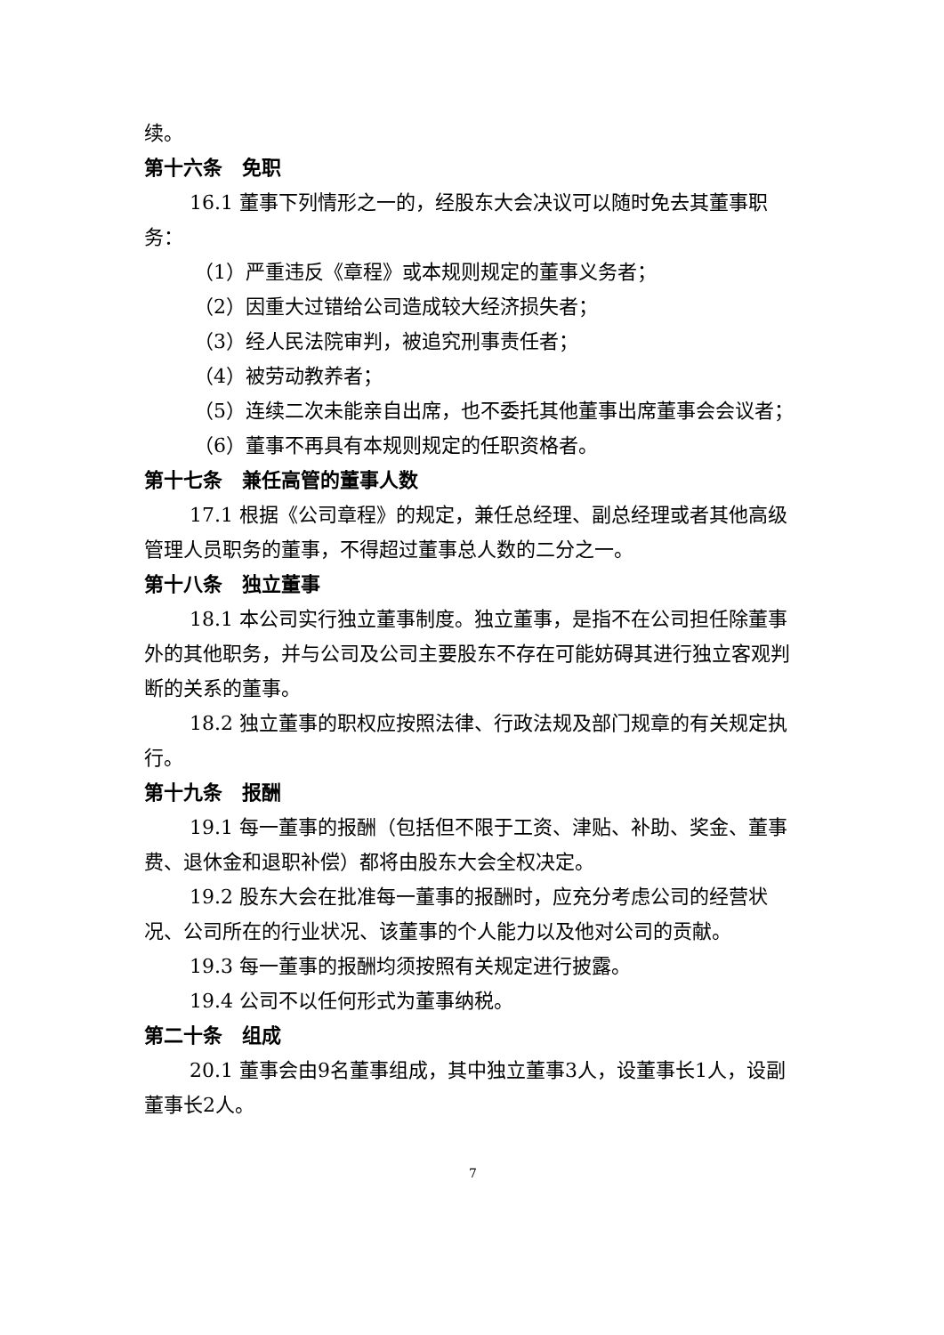续。
第十六条　免职
16.1 董事下列情形之一的，经股东大会决议可以随时免去其董事职务：
（1）严重违反《章程》或本规则规定的董事义务者；
（2）因重大过错给公司造成较大经济损失者；
（3）经人民法院审判，被追究刑事责任者；
（4）被劳动教养者；
（5）连续二次未能亲自出席，也不委托其他董事出席董事会会议者；
（6）董事不再具有本规则规定的任职资格者。
第十七条　兼任高管的董事人数
17.1 根据《公司章程》的规定，兼任总经理、副总经理或者其他高级管理人员职务的董事，不得超过董事总人数的二分之一。
第十八条　独立董事
18.1 本公司实行独立董事制度。独立董事，是指不在公司担任除董事外的其他职务，并与公司及公司主要股东不存在可能妨碍其进行独立客观判断的关系的董事。
18.2 独立董事的职权应按照法律、行政法规及部门规章的有关规定执行。
第十九条　报酬
19.1 每一董事的报酬（包括但不限于工资、津贴、补助、奖金、董事费、退休金和退职补偿）都将由股东大会全权决定。
19.2 股东大会在批准每一董事的报酬时，应充分考虑公司的经营状况、公司所在的行业状况、该董事的个人能力以及他对公司的贡献。
19.3 每一董事的报酬均须按照有关规定进行披露。
19.4 公司不以任何形式为董事纳税。
第二十条　组成
20.1 董事会由9名董事组成，其中独立董事3人，设董事长1人，设副董事长2人。
7